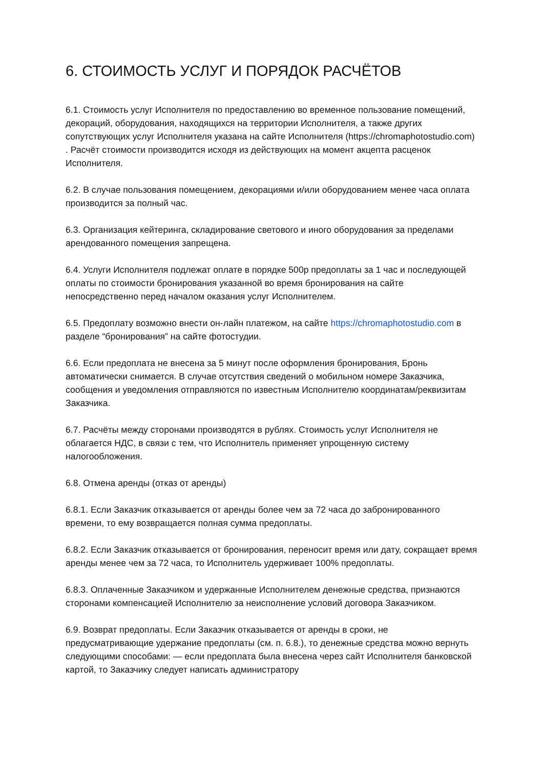6. СТОИМОСТЬ УСЛУГ И ПОРЯДОК РАСЧЁТОВ
6.1. Стоимость услуг Исполнителя по предоставлению во временное пользование помещений, декораций, оборудования, находящихся на территории Исполнителя, а также других сопутствующих услуг Исполнителя указана на сайте Исполнителя (https://chromaphotostudio.com) . Расчёт стоимости производится исходя из действующих на момент акцепта расценок Исполнителя.
6.2. В случае пользования помещением, декорациями и/или оборудованием менее часа оплата производится за полный час.
6.3. Организация кейтеринга, складирование светового и иного оборудования за пределами арендованного помещения запрещена.
6.4. Услуги Исполнителя подлежат оплате в порядке 500р предоплаты за 1 час и последующей оплаты по стоимости бронирования указанной во время бронирования на сайте непосредственно перед началом оказания услуг Исполнителем.
6.5. Предоплату возможно внести он-лайн платежом, на сайте https://chromaphotostudio.com в разделе “бронирования” на сайте фотостудии.
6.6. Если предоплата не внесена за 5 минут после оформления бронирования, Бронь автоматически снимается. В случае отсутствия сведений о мобильном номере Заказчика, сообщения и уведомления отправляются по известным Исполнителю координатам/реквизитам Заказчика.
6.7. Расчёты между сторонами производятся в рублях. Стоимость услуг Исполнителя не облагается НДС, в связи с тем, что Исполнитель применяет упрощенную систему налогообложения.
6.8. Отмена аренды (отказ от аренды)
6.8.1. Если Заказчик отказывается от аренды более чем за 72 часа до забронированного времени, то ему возвращается полная сумма предоплаты.
6.8.2. Если Заказчик отказывается от бронирования, переносит время или дату, сокращает время аренды менее чем за 72 часа, то Исполнитель удерживает 100% предоплаты.
6.8.3. Оплаченные Заказчиком и удержанные Исполнителем денежные средства, признаются сторонами компенсацией Исполнителю за неисполнение условий договора Заказчиком.
6.9. Возврат предоплаты. Если Заказчик отказывается от аренды в сроки, не предусматривающие удержание предоплаты (см. п. 6.8.), то денежные средства можно вернуть следующими способами: — если предоплата была внесена через сайт Исполнителя банковской картой, то Заказчику следует написать администратору